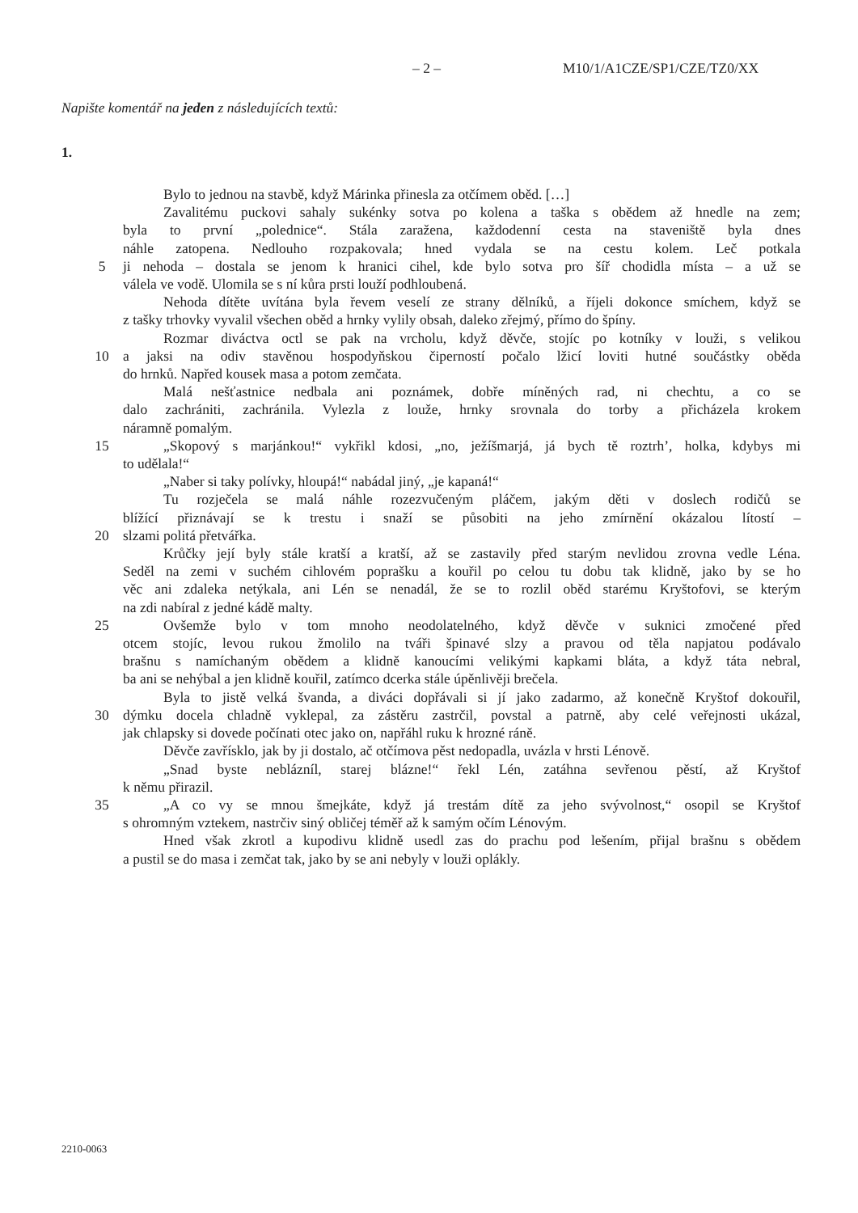– 2 – M10/1/A1CZE/SP1/CZE/TZ0/XX
Napište komentář na jeden z následujících textů:
1.
Bylo to jednou na stavbě, když Márinka přinesla za otčímem oběd. […]
Zavalitému puckovi sahaly sukénky sotva po kolena a taška s obědem až hnedle na zem;
byla to první „polednice“. Stála zaražena, každodenní cesta na staveniště byla dnes
náhle zatopena. Nedlouho rozpakovala; hned vydala se na cestu kolem. Leč potkala
5 ji nehoda – dostala se jenom k hranici cihel, kde bylo sotva pro šíř chodidla místa – a už se
válela ve vodě. Ulomila se s ní kůra prsti louží podhloubená.
Nehoda dítěte uvítána byla řevem veselí ze strany dělníků, a říjeli dokonce smíchem, když se
z tašky trhovky vyvalil všechen oběd a hrnky vylily obsah, daleko zřejmý, přímo do špíny.
Rozmar diváctva octl se pak na vrcholu, když děvče, stojíc po kotníky v louži, s velikou
10 a jaksi na odiv stavěnou hospodyňskou čiperností počalo lžicí loviti hutné součástky oběda
do hrnků. Napřed kousek masa a potom zemčata.
Malá nešťastnice nedbala ani poznámek, dobře míněných rad, ni chechtu, a co se
dalo zachrániti, zachránila. Vylezla z louže, hrnky srovnala do torby a přicházela krokem
náramně pomalým.
15 „Skopový s marjánkou!“ vykřikl kdosi, „no, ježíšmarjá, já bych tě roztrh’, holka, kdybys mi
to udělala!“
„Naber si taky polívky, hloupá!“ nabádal jiný, „je kapaná!“
Tu rozječela se malá náhle rozezvučeným pláčem, jakým děti v doslech rodičů se
blížící přiznávají se k trestu i snaží se působiti na jeho zmírnění okázalou lítostí –
20 slzami politá přetvářka.
Krůčky její byly stále kratší a kratší, až se zastavily před starým nevlidou zrovna vedle Léna.
Seděl na zemi v suchém cihlovém poprašku a kouřil po celou tu dobu tak klidně, jako by se ho
věc ani zdaleka netýkala, ani Lén se nenadál, že se to rozlil oběd starému Kryštofovi, se kterým
na zdi nabíral z jedné kádě malty.
25 Ovšemže bylo v tom mnoho neodolatelného, když děvče v suknici zmočené před
otcem stojíc, levou rukou žmolilo na tváři špinavé slzy a pravou od těla napjatou podávalo
brašnu s namíchaným obědem a klidně kanoucími velikými kapkami bláta, a když táta nebral,
ba ani se nehýbal a jen klidně kouřil, zatímco dcerka stále úpěnlivěji brečela.
Byla to jistě velká švanda, a diváci dopřávali si jí jako zadarmo, až konečně Kryštof dokouřil,
30 dýmku docela chladně vyklepal, za zástěru zastrčil, povstal a patrně, aby celé veřejnosti ukázal,
jak chlapsky si dovede počínati otec jako on, napřáhl ruku k hrozné ráně.
Děvče zavřísklo, jak by ji dostalo, ač otčímova pěst nedopadla, uvázla v hrsti Lénově.
„Snad byste neblázníl, starej blázne!“ řekl Lén, zatáhna sevřenou pěstí, až Kryštof
k němu přirazil.
35 „A co vy se mnou šmejkáte, když já trestám dítě za jeho svývolnost,“ osopil se Kryštof
s ohromným vztekem, nastrčiv siný obličej téměř až k samým očím Lénovým.
Hned však zkrotl a kupodivu klidně usedl zas do prachu pod lešením, přijal brašnu s obědem
a pustil se do masa i zemčat tak, jako by se ani nebyly v louži oplákly.
2210-0063